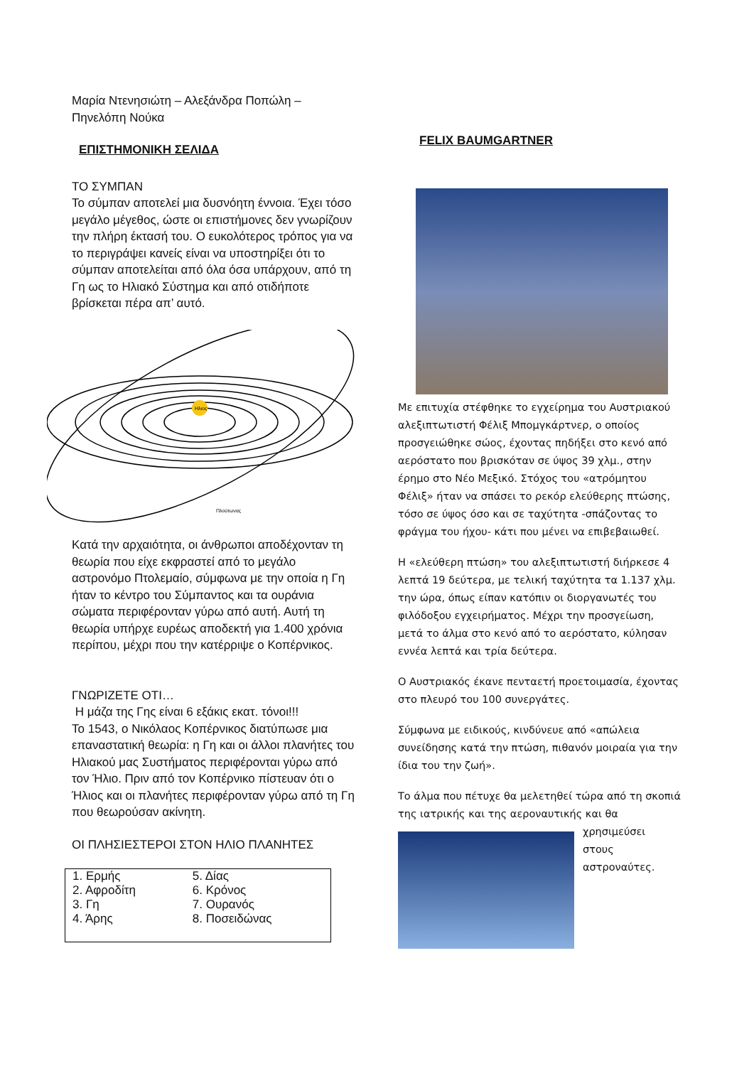Μαρία Ντενησιώτη – Αλεξάνδρα Ποπώλη –
Πηνελόπη Νούκα
ΕΠΙΣΤΗΜΟΝΙΚΗ ΣΕΛΙΔΑ
ΤΟ ΣΥΜΠΑΝ
Το σύμπαν αποτελεί μια δυσνόητη έννοια. Έχει τόσο μεγάλο μέγεθος, ώστε οι επιστήμονες δεν γνωρίζουν την πλήρη έκτασή του. Ο ευκολότερος τρόπος για να το περιγράψει κανείς είναι να υποστηρίξει ότι το σύμπαν αποτελείται από όλα όσα υπάρχουν, από τη Γη ως το Ηλιακό Σύστημα και από οτιδήποτε βρίσκεται πέρα απ’ αυτό.
Ηλιος
Πλούτωνας
Κατά την αρχαιότητα, οι άνθρωποι αποδέχονταν τη θεωρία που είχε εκφραστεί από το μεγάλο αστρονόμο Πτολεμαίο, σύμφωνα με την οποία η Γη ήταν το κέντρο του Σύμπαντος και τα ουράνια σώματα περιφέρονταν γύρω από αυτή. Αυτή τη θεωρία υπήρχε ευρέως αποδεκτή για 1.400 χρόνια περίπου, μέχρι που την κατέρριψε ο Κοπέρνικος.
ΓΝΩΡΙΖΕΤΕ ΟΤΙ…
Η μάζα της Γης είναι 6 εξάκις εκατ. τόνοι!!!
Το 1543, ο Νικόλαος Κοπέρνικος διατύπωσε μια επαναστατική θεωρία: η Γη και οι άλλοι πλανήτες του Ηλιακού μας Συστήματος περιφέρονται γύρω από τον Ήλιο. Πριν από τον Κοπέρνικο πίστευαν ότι ο Ήλιος και οι πλανήτες περιφέρονταν γύρω από τη Γη που θεωρούσαν ακίνητη.
ΟΙ ΠΛΗΣΙΕΣΤΕΡΟΙ ΣΤΟΝ ΗΛΙΟ ΠΛΑΝΗΤΕΣ
| 1. Ερμής | 5. Δίας |
| 2. Αφροδίτη | 6. Κρόνος |
| 3. Γη | 7. Ουρανός |
| 4. Άρης | 8. Ποσειδώνας |
FELIX BAUMGARTNER
Με επιτυχία στέφθηκε το εγχείρημα του Αυστριακού αλεξιπτωτιστή Φέλιξ Μπομγκάρτνερ, ο οποίος προσγειώθηκε σώος, έχοντας πηδήξει στο κενό από αερόστατο που βρισκόταν σε ύψος 39 χλμ., στην έρημο στο Νέο Μεξικό. Στόχος του «ατρόμητου Φέλιξ» ήταν να σπάσει το ρεκόρ ελεύθερης πτώσης, τόσο σε ύψος όσο και σε ταχύτητα -σπάζοντας το φράγμα του ήχου- κάτι που μένει να επιβεβαιωθεί.
Η «ελεύθερη πτώση» του αλεξιπτωτιστή διήρκεσε 4 λεπτά 19 δεύτερα, με τελική ταχύτητα τα 1.137 χλμ. την ώρα, όπως είπαν κατόπιν οι διοργανωτές του φιλόδοξου εγχειρήματος. Μέχρι την προσγείωση, μετά το άλμα στο κενό από το αερόστατο, κύλησαν εννέα λεπτά και τρία δεύτερα.
Ο Αυστριακός έκανε πενταετή προετοιμασία, έχοντας στο πλευρό του 100 συνεργάτες.
Σύμφωνα με ειδικούς, κινδύνευε από «απώλεια συνείδησης κατά την πτώση, πιθανόν μοιραία για την ίδια του την ζωή».
Το άλμα που πέτυχε θα μελετηθεί τώρα από τη σκοπιά της ιατρικής και της αεροναυτικής και θα
χρησιμεύσει
στους
αστροναύτες.